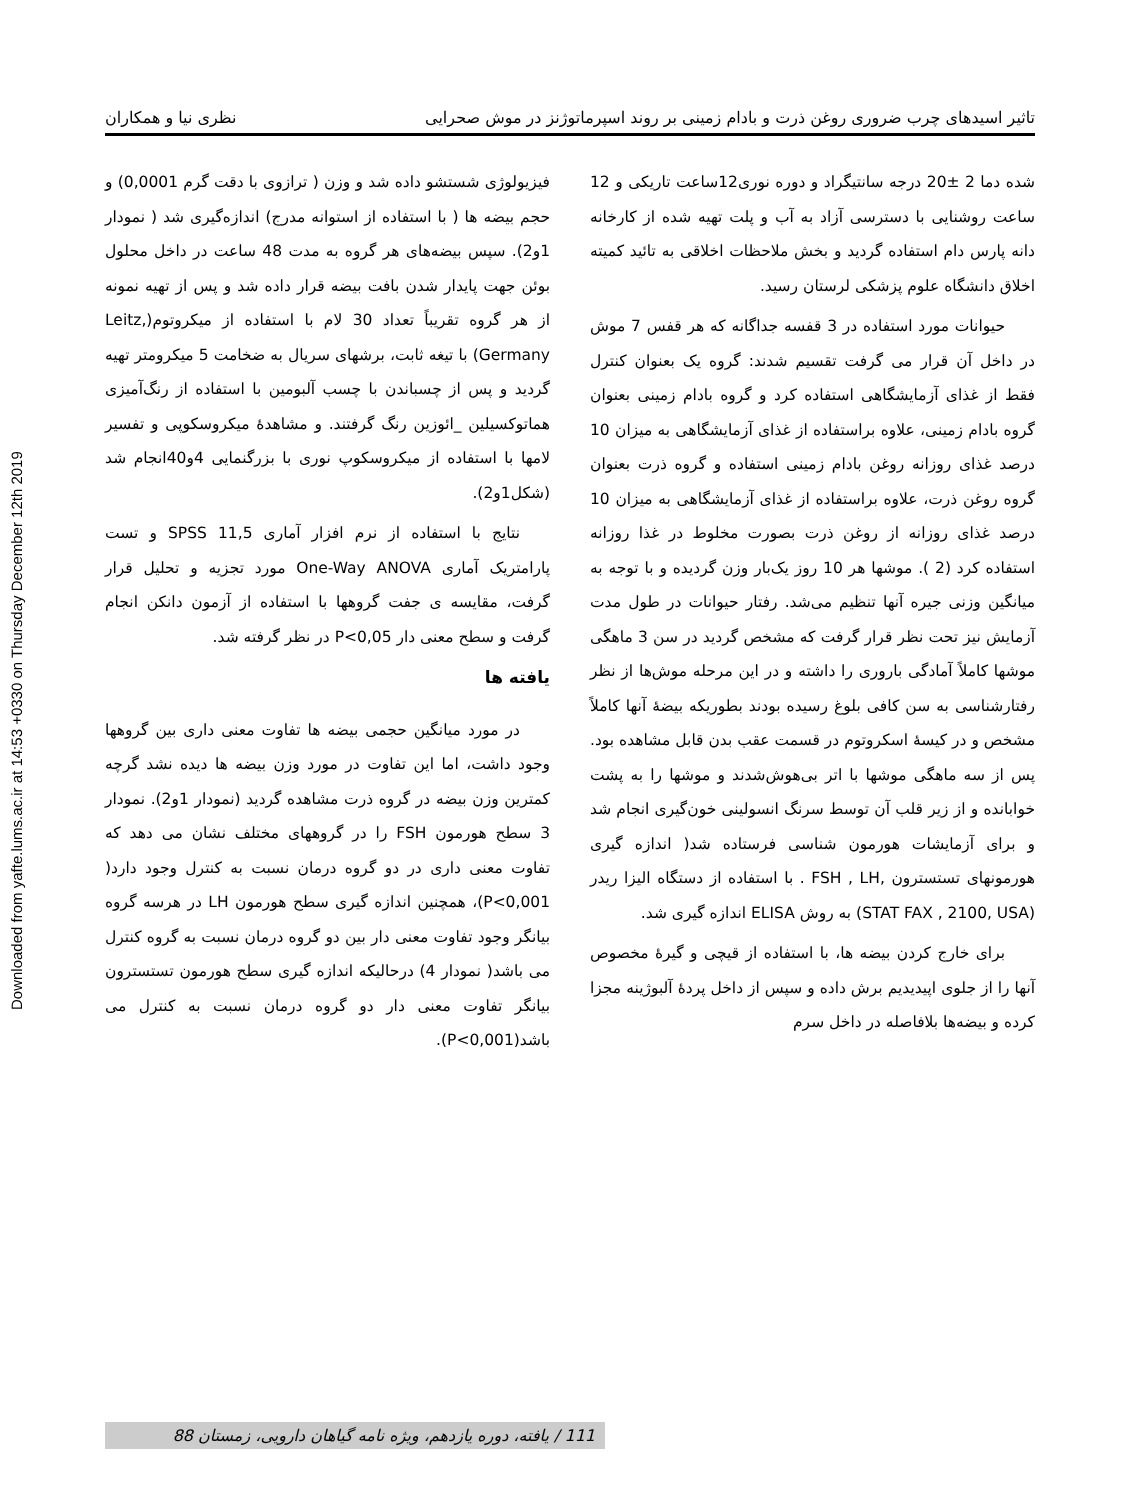Downloaded from yafte.lums.ac.ir at 14:53 +0330 on Thursday December 12th 2019
تاثیر اسیدهای چرب ضروری روغن ذرت و بادام زمینی بر روند اسپرماتوژنز در موش صحرایی نظری نیا و همکاران
شده دما 2 ±20 درجه سانتیگراد و دوره نوری12ساعت تاریکی و 12 ساعت روشنایی با دسترسی آزاد به آب و پلت تهیه شده از کارخانه دانه پارس دام استفاده گردید و بخش ملاحظات اخلاقی به تائید کمیته اخلاق دانشگاه علوم پزشکی لرستان رسید.
حیوانات مورد استفاده در 3 قفسه جداگانه که هر قفس 7 موش در داخل آن قرار می گرفت تقسیم شدند: گروه یک بعنوان کنترل فقط از غذای آزمایشگاهی استفاده کرد و گروه بادام زمینی بعنوان گروه بادام زمینی، علاوه براستفاده از غذای آزمایشگاهی به میزان 10 درصد غذای روزانه روغن بادام زمینی استفاده و گروه ذرت بعنوان گروه روغن ذرت، علاوه براستفاده از غذای آزمایشگاهی به میزان 10 درصد غذای روزانه از روغن ذرت بصورت مخلوط در غذا روزانه استفاده کرد (2 ). موشها هر 10 روز یک‌بار وزن گردیده و با توجه به میانگین وزنی جیره آنها تنظیم می‌شد. رفتار حیوانات در طول مدت آزمایش نیز تحت نظر قرار گرفت که مشخص گردید در سن 3 ماهگی موشها کاملاً آمادگی باروری را داشته و در این مرحله موش‌ها از نظر رفتارشناسی به سن کافی بلوغ رسیده بودند بطوریکه بیضهٔ آنها کاملاً مشخص و در کیسهٔ اسکروتوم در قسمت عقب بدن قابل مشاهده بود. پس از سه ماهگی موشها با اتر بی‌هوش‌شدند و موشها را به پشت خوابانده و از زیر قلب آن توسط سرنگ انسولینی خون‌گیری انجام شد و برای آزمایشات هورمون شناسی فرستاده شد( اندازه گیری هورمونهای تستسترون ,FSH , LH . با استفاده از دستگاه الیزا ریدر (STAT FAX , 2100, USA) به روش ELISA اندازه گیری شد.
برای خارج کردن بیضه ها، با استفاده از قیچی و گیرهٔ مخصوص آنها را از جلوی اپیدیدیم برش داده و سپس از داخل پردهٔ آلبوژینه مجزا کرده و بیضه‌ها بلافاصله در داخل سرم
فیزیولوژی شستشو داده شد و وزن ( ترازوی با دقت گرم 0,0001) و حجم بیضه ها ( با استفاده از استوانه مدرج) اندازه‌گیری شد ( نمودار 1و2). سپس بیضه‌های هر گروه به مدت 48 ساعت در داخل محلول بوئن جهت پایدار شدن بافت بیضه قرار داده شد و پس از تهیه نمونه از هر گروه تقریباً تعداد 30 لام با استفاده از میکروتوم(Leitz, Germany) با تیغه ثابت، برشهای سریال به ضخامت 5 میکرومتر تهیه گردید و پس از چسباندن با چسب آلبومین با استفاده از رنگ‌آمیزی هماتوکسیلین _ائوزین رنگ گرفتند. و مشاهدهٔ میکروسکوپی و تفسیر لامها با استفاده از میکروسکوپ نوری با بزرگنمایی 4و40انجام شد (شکل1و2).
نتایج با استفاده از نرم افزار آماری SPSS 11,5 و تست پارامتریک آماری One-Way ANOVA مورد تجزیه و تحلیل قرار گرفت، مقایسه ی جفت گروهها با استفاده از آزمون دانکن انجام گرفت و سطح معنی دار P<0,05 در نظر گرفته شد.
یافته ها
در مورد میانگین حجمی بیضه ها تفاوت معنی داری بین گروهها وجود داشت، اما این تفاوت در مورد وزن بیضه ها دیده نشد گرچه کمترین وزن بیضه در گروه ذرت مشاهده گردید (نمودار 1و2). نمودار 3 سطح هورمون FSH را در گروههای مختلف نشان می دهد که تفاوت معنی داری در دو گروه درمان نسبت به کنترل وجود دارد( P<0,001)، همچنین اندازه گیری سطح هورمون LH در هرسه گروه بیانگر وجود تفاوت معنی دار بین دو گروه درمان نسبت به گروه کنترل می باشد( نمودار 4) درحالیکه اندازه گیری سطح هورمون تستسترون بیانگر تفاوت معنی دار دو گروه درمان نسبت به کنترل می باشد(P<0,001).
111 / یافته، دوره یازدهم، ویژه نامه گیاهان دارویی، زمستان 88